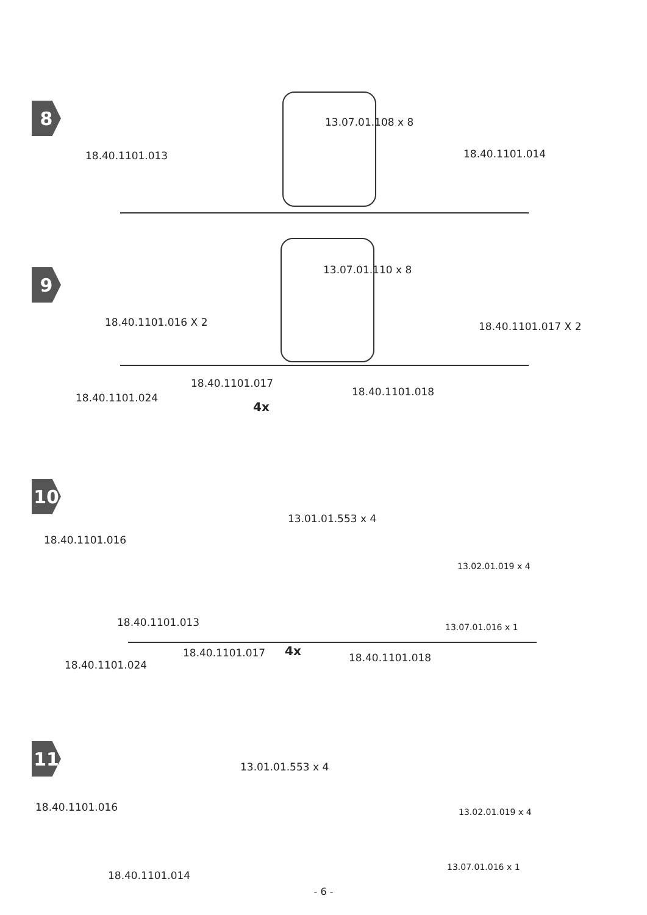8
18.40.1101.013
13.07.01.108 x 8
18.40.1101.014
9 13.07.01.110 x 8
18.40.1101.016 X 2 18.40.1101.017 X 2
10
18.40.1101.017
18.40.1101.024
4x
18.40.1101.018
13.01.01.553 x 4
18.40.1101.016
13.02.01.019 x 4
18.40.1101.013 13.07.01.016 x 1
11
18.40.1101.017 4x
18.40.1101.024
18.40.1101.018
13.01.01.553 x 4
18.40.1101.016 13.02.01.019 x 4
18.40.1101.014
13.07.01.016 x 1
- 6 -